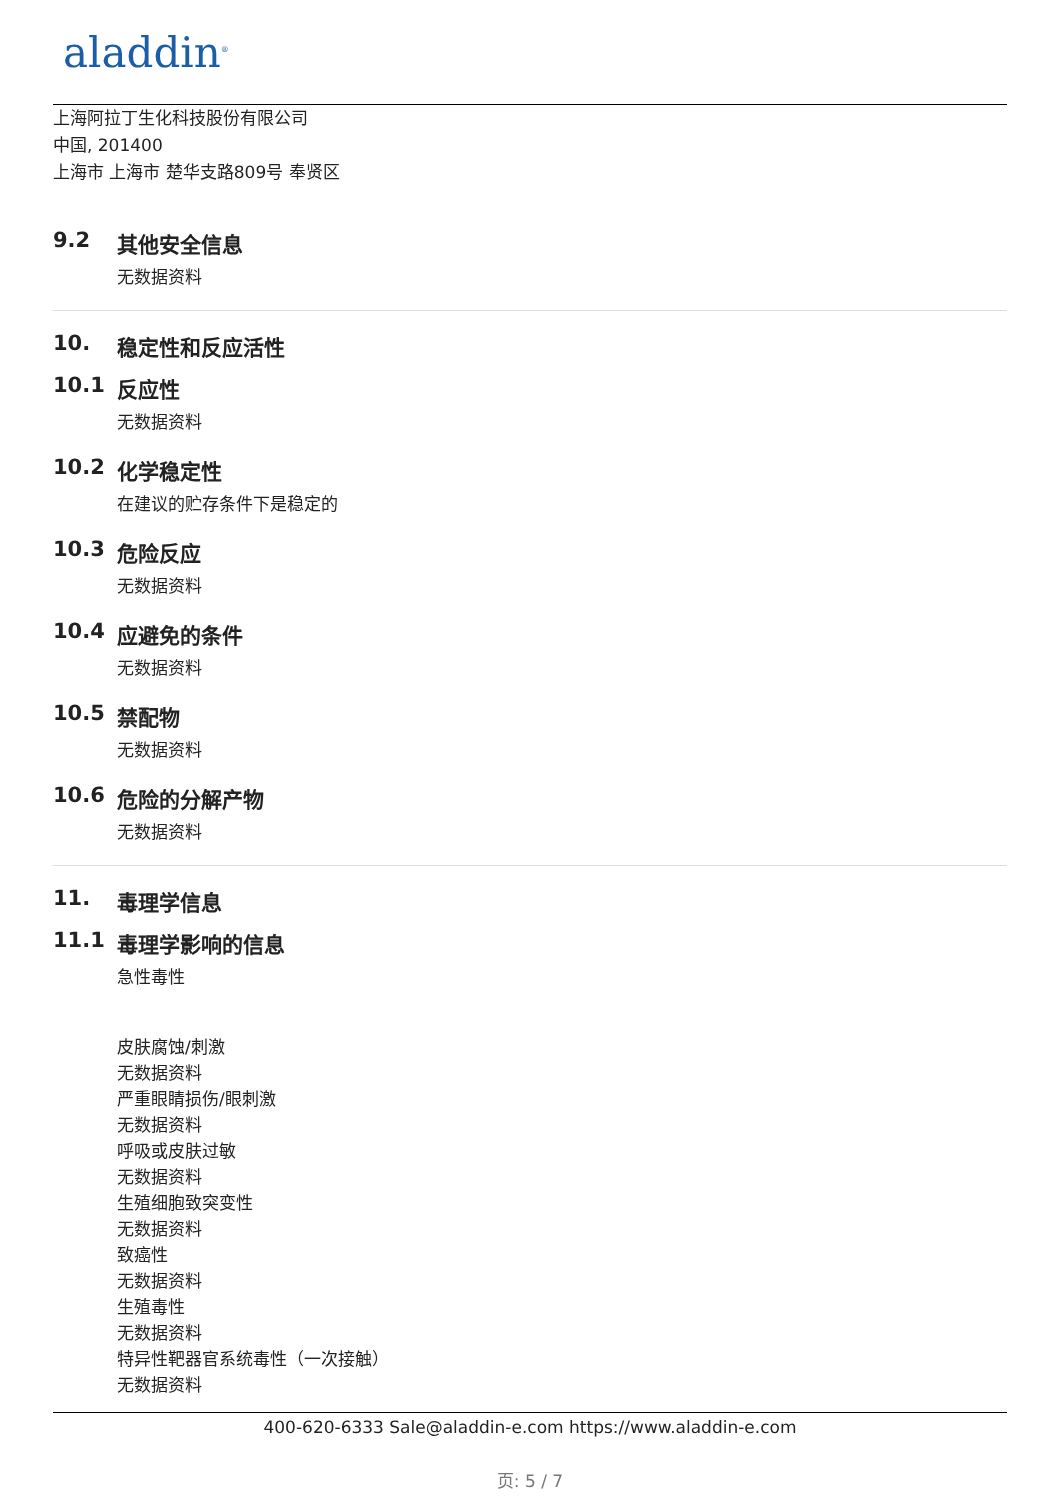aladdin<sup>®</sup>
上海阿拉丁生化科技股份有限公司
中国, 201400
上海市 上海市 楚华支路809号 奉贤区
9.2 其他安全信息
无数据资料
10. 稳定性和反应活性
10.1 反应性
无数据资料
10.2 化学稳定性
在建议的贮存条件下是稳定的
10.3 危险反应
无数据资料
10.4 应避免的条件
无数据资料
10.5 禁配物
无数据资料
10.6 危险的分解产物
无数据资料
11. 毒理学信息
11.1 毒理学影响的信息
急性毒性
皮肤腐蚀/刺激
无数据资料
严重眼睛损伤/眼刺激
无数据资料
呼吸或皮肤过敏
无数据资料
生殖细胞致突变性
无数据资料
致癌性
无数据资料
生殖毒性
无数据资料
特异性靶器官系统毒性（一次接触）
无数据资料
400-620-6333 Sale@aladdin-e.com https://www.aladdin-e.com
页: 5 / 7